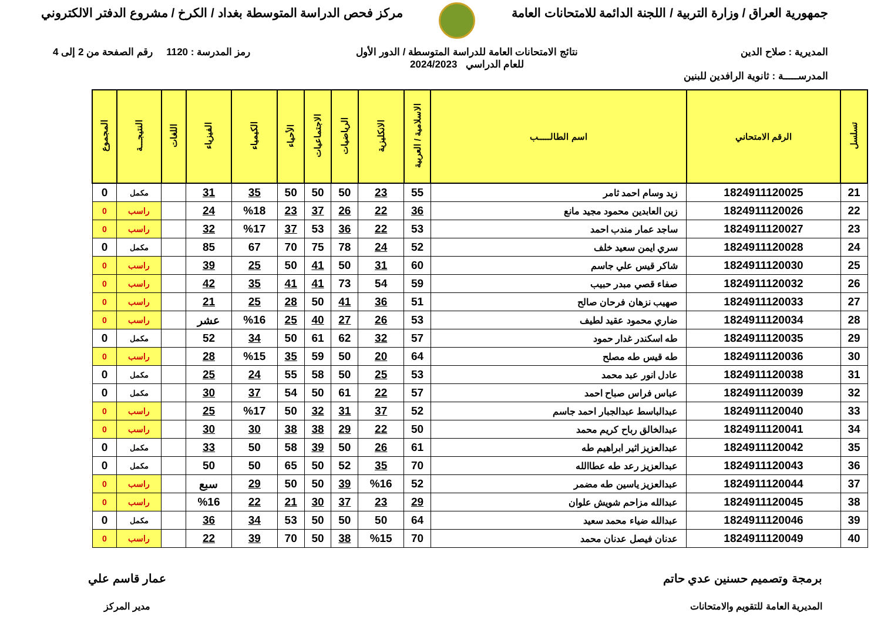جمهورية العراق / وزارة التربية / اللجنة الدائمة للامتحانات العامة
مركز فحص الدراسة المتوسطة بغداد / الكرخ / مشروع الدفتر الالكتروني
المديرية : صلاح الدين
المدرســـــة : ثانوية الرافدين للبنين
نتائج الامتحانات العامة للدراسة المتوسطة / الدور الأول
للعام الدراسي 2024/2023
رمز المدرسة : 1120 رقم الصفحة من 2 إلى 4
| تسلسل | الرقم الامتحاني | اسم الطالـــــب | الاسلامية / العربية | الانكليزية | الرياضيات | الاجتماعيات | الأحياء | الكيمياء | الفيزياء | اللغات | النتيجـــة | المجموع |
| --- | --- | --- | --- | --- | --- | --- | --- | --- | --- | --- | --- | --- |
| 21 | 1824911120025 | زيد وسام احمد ثامر | 55 | 23 | 50 | 50 | 50 | 35 | 31 | | مكمل | 0 |
| 22 | 1824911120026 | زين العابدين محمود مجيد مانع | 36 | 22 | 26 | 37 | 23 | %18 | 24 | | راسب | 0 |
| 23 | 1824911120027 | ساجد عمار مندب احمد | 53 | 22 | 36 | 53 | 37 | %17 | 32 | | راسب | 0 |
| 24 | 1824911120028 | سري ايمن سعيد خلف | 52 | 24 | 78 | 75 | 70 | 67 | 85 | | مكمل | 0 |
| 25 | 1824911120030 | شاكر قيس علي جاسم | 60 | 31 | 50 | 41 | 50 | 25 | 39 | | راسب | 0 |
| 26 | 1824911120032 | صفاء قصي مبدر حبيب | 59 | 54 | 73 | 41 | 41 | 35 | 42 | | راسب | 0 |
| 27 | 1824911120033 | صهيب نزهان فرحان صالح | 51 | 36 | 41 | 50 | 28 | 25 | 21 | | راسب | 0 |
| 28 | 1824911120034 | ضاري محمود عقيد لطيف | 53 | 26 | 27 | 40 | 25 | %16 | عشر | | راسب | 0 |
| 29 | 1824911120035 | طه اسكندر غدار حمود | 57 | 32 | 62 | 61 | 50 | 34 | 52 | | مكمل | 0 |
| 30 | 1824911120036 | طه قيس طه مصلح | 64 | 20 | 50 | 59 | 35 | %15 | 28 | | راسب | 0 |
| 31 | 1824911120038 | عادل انور عبد محمد | 53 | 25 | 50 | 58 | 55 | 24 | 25 | | مكمل | 0 |
| 32 | 1824911120039 | عباس فراس صباح احمد | 57 | 22 | 61 | 50 | 54 | 37 | 30 | | مكمل | 0 |
| 33 | 1824911120040 | عبدالباسط عبدالجبار احمد جاسم | 52 | 37 | 31 | 32 | 50 | %17 | 25 | | راسب | 0 |
| 34 | 1824911120041 | عبدالخالق رباح كريم محمد | 50 | 22 | 29 | 38 | 38 | 30 | 30 | | راسب | 0 |
| 35 | 1824911120042 | عبدالعزيز اثير ابراهيم طه | 61 | 26 | 50 | 39 | 58 | 50 | 33 | | مكمل | 0 |
| 36 | 1824911120043 | عبدالعزيز رعد طه عطاالله | 70 | 35 | 52 | 50 | 65 | 50 | 50 | | مكمل | 0 |
| 37 | 1824911120044 | عبدالعزيز ياسين طه مضمر | 52 | %16 | 39 | 50 | 50 | 29 | سبع | | راسب | 0 |
| 38 | 1824911120045 | عبدالله مزاحم شويش علوان | 29 | 23 | 37 | 30 | 21 | 22 | %16 | | راسب | 0 |
| 39 | 1824911120046 | عبدالله ضياء محمد سعيد | 64 | 50 | 50 | 50 | 53 | 34 | 36 | | مكمل | 0 |
| 40 | 1824911120049 | عدنان فيصل عدنان محمد | 70 | %15 | 38 | 50 | 70 | 39 | 22 | | راسب | 0 |
برمجة وتصميم حسنين عدي حاتم
المديرية العامة للتقويم والامتحانات
عمار قاسم علي
مدير المركز